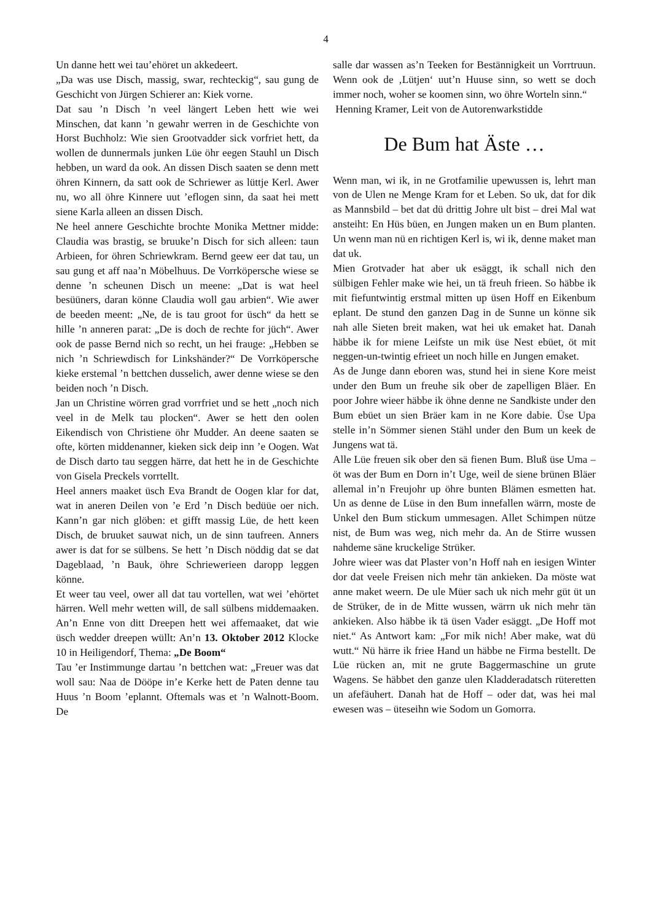4
Un danne hett wei tau’ehöret un akkedeert.
„Da was use Disch, massig, swar, rechteckig“, sau gung de Geschicht von Jürgen Schierer an: Kiek vorne.
Dat sau ’n Disch ’n veel längert Leben hett wie wei Minschen, dat kann ’n gewahr werren in de Geschichte von Horst Buchholz: Wie sien Groot­vadder sick vorfriet hett, da wollen de dunner­mals junken Lüe öhr eegen Stauhl un Disch heb­ben, un ward da ook. An dissen Disch saaten se denn mett öhren Kinnern, da satt ook de Schrie­wer as lüttje Kerl. Awer nu, wo all öhre Kinnere uut ’eflogen sinn, da saat hei mett siene Karla alleen an dissen Disch.
Ne heel annere Geschichte brochte Monika Mett­ner midde: Claudia was brastig, se bruuke’n Disch for sich alleen: taun Arbieen, for öhren Schriewkram. Bernd geew eer dat tau, un sau gung et aff naa’n Möbelhuus. De Vorrköpersche wiese se denne ’n scheunen Disch un meene: „Dat is wat heel besüüners, daran könne Claudia woll gau arbien“. Wie awer de beeden meent: „Ne, de is tau groot for üsch“ da hett se hille ’n anneren parat: „De is doch de rechte for jüch“. Awer ook de passe Bernd nich so recht, un hei frauge: „Hebben se nich ’n Schriewdisch for Linkshänder?“ De Vorrköpersche kieke erstemal ’n bettchen dusselich, awer denne wiese se den beiden noch ’n Disch.
Jan un Christine wörren grad vorrfriet und se hett „noch nich veel in de Melk tau plocken“. Awer se hett den oolen Eikendisch von Christiene öhr Mudder. An deene saaten se ofte, körten middenanner, kieken sick deip inn ’e Oogen. Wat de Disch darto tau seggen härre, dat hett he in de Geschichte von Gisela Preckels vorrtellt.
Heel anners maaket üsch Eva Brandt de Oogen klar for dat, wat in aneren Deilen von ’e Erd ’n Disch bedüüe oer nich. Kann’n gar nich glöben: et gifft massig Lüe, de hett keen Disch, de bruu­ket sauwat nich, un de sinn taufreen. Anners awer is dat for se sülbens. Se hett ’n Disch nöddig dat se dat Dageblaad, ’n Bauk, öhre Schriewerieen daropp leggen könne.
Et weer tau veel, ower all dat tau vortellen, wat wei ’ehörtet härren. Well mehr wetten will, de sall sülbens middemaaken. An’n Enne von ditt Dreepen hett wei affemaaket, dat wie üsch wed­der dreepen wüllt: An’n 13. Oktober 2012 Klocke 10 in Heiligendorf, Thema: „De Boom“
Tau ’er Instimmunge dartau ’n bettchen wat: „Freuer was dat woll sau: Naa de Dööpe in’e Kerke hett de Paten denne tau Huus ’n Boom ’eplannt. Oftemals was et ’n Walnott-Boom. De
salle dar wassen as’n Teeken for Bestännigkeit un Vorrtruun. Wenn ook de ‚Lütjen‘ uut’n Huuse sinn, so wett se doch immer noch, woher se koomen sinn, wo öhre Worteln sinn.“
Henning Kramer, Leit von de Autorenwarkstidde
De Bum hat Äste …
Wenn man, wi ik, in ne Grotfamilie upewussen is, lehrt man von de Ulen ne Menge Kram for et Leben. So uk, dat for dik as Mannsbild – bet dat dü drittig Johre ult bist – drei Mal wat ansteiht: En Hüs büen, en Jungen maken un en Bum plan­ten. Un wenn man nü en richtigen Kerl is, wi ik, denne maket man dat uk.
Mien Grotvader hat aber uk esäggt, ik schall nich den sülbigen Fehler make wie hei, un tä freuh frieen. So häbbe ik mit fiefuntwintig erstmal mitten up üsen Hoff en Eikenbum eplant. De stund den ganzen Dag in de Sunne un könne sik nah alle Sieten breit maken, wat hei uk emaket hat. Danah häbbe ik for miene Leifste un mik üse Nest ebüet, öt mit neggen-un-twintig efrieet un noch hille en Jungen emaket.
As de Junge dann eboren was, stund hei in siene Kore meist under den Bum un freuhe sik ober de zapelligen Bläer. En poor Johre wieer häbbe ik öhne denne ne Sandkiste under den Bum ebüet un sien Bräer kam in ne Kore dabie. Üse Upa stelle in’n Sömmer sienen Stähl under den Bum un keek de Jungens wat tä.
Alle Lüe freuen sik ober den sä fienen Bum. Bluß üse Uma – öt was der Bum en Dorn in’t Uge, weil de siene brünen Bläer allemal in’n Freujohr up öhre bunten Blämen esmetten hat. Un as denne de Lüse in den Bum innefallen wärrn, moste de Unkel den Bum stickum ummesagen. Allet Schimpen nütze nist, de Bum was weg, nich mehr da. An de Stirre wussen nahdeme säne kruckelige Strüker.
Johre wieer was dat Plaster von’n Hoff nah en iesigen Winter dor dat veele Freisen nich mehr tän ankieken. Da möste wat anne maket weern. De ule Müer sach uk nich mehr güt üt un de Strüker, de in de Mitte wussen, wärrn uk nich mehr tän ankieken. Also häbbe ik tä üsen Vader esäggt. „De Hoff mot niet.“ As Antwort kam: „For mik nich! Aber make, wat dü wutt.“ Nü härre ik friee Hand un häbbe ne Firma bestellt. De Lüe rücken an, mit ne grute Baggermaschine un grute Wagens. Se häbbet den ganze ulen Kladderadatsch rüteretten un afefäuhert. Danah hat de Hoff – oder dat, was hei mal ewesen was – üteseihn wie Sodom un Gomorra.